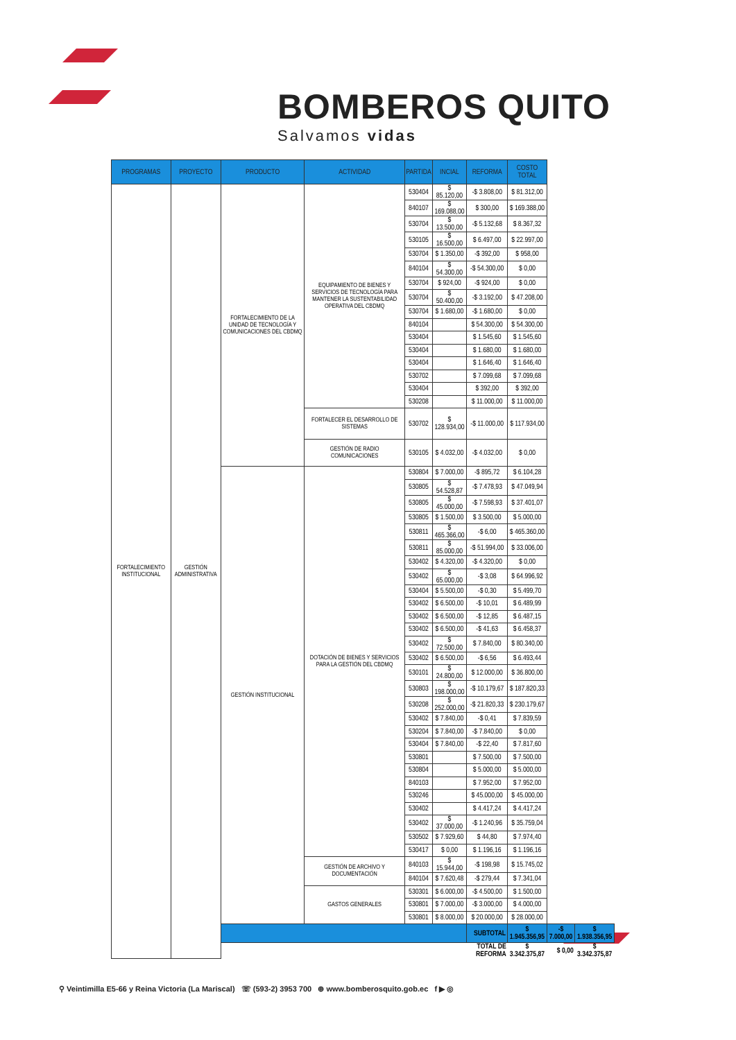BOMBEROS QUITO
Salvamos vidas
| PROGRAMAS | PROYECTO | PRODUCTO | ACTIVIDAD | PARTIDA | INCIAL | REFORMA | COSTO TOTAL | | |
| --- | --- | --- | --- | --- | --- | --- | --- | --- | --- |
| FORTALECIMIENTO INSTITUCIONAL | GESTIÓN ADMINISTRATIVA | FORTALECIMIENTO DE LA UNIDAD DE TECNOLOGÍA Y COMUNICACIONES DEL CBDMQ | EQUIPAMIENTO DE BIENES Y SERVICIOS DE TECNOLOGÍA PARA MANTENER LA SUSTENTABILIDAD OPERATIVA DEL CBDMQ | 530404 | $ 85.120,00 | -$ 3.808,00 | $ 81.312,00 | | |
| | | | | 840107 | $ 169.088,00 | $ 300,00 | $ 169.388,00 | | |
| | | | | 530704 | $ 13.500,00 | -$ 5.132,68 | $ 8.367,32 | | |
| | | | | 530105 | $ 16.500,00 | $ 6.497,00 | $ 22.997,00 | | |
| | | | | 530704 | $ 1.350,00 | -$ 392,00 | $ 958,00 | | |
| | | | | 840104 | $ 54.300,00 | -$ 54.300,00 | $ 0,00 | | |
| | | | | 530704 | $ 924,00 | -$ 924,00 | $ 0,00 | | |
| | | | | 530704 | $ 50.400,00 | -$ 3.192,00 | $ 47.208,00 | | |
| | | | | 530704 | $ 1.680,00 | -$ 1.680,00 | $ 0,00 | | |
| | | | | 840104 | | $ 54.300,00 | $ 54.300,00 | | |
| | | | | 530404 | | $ 1.545,60 | $ 1.545,60 | | |
| | | | | 530404 | | $ 1.680,00 | $ 1.680,00 | | |
| | | | | 530404 | | $ 1.646,40 | $ 1.646,40 | | |
| | | | | 530702 | | $ 7.099,68 | $ 7.099,68 | | |
| | | | | 530404 | | $ 392,00 | $ 392,00 | | |
| | | | | 530208 | | $ 11.000,00 | $ 11.000,00 | | |
| | | | FORTALECER EL DESARROLLO DE SISTEMAS | 530702 | $ 128.934,00 | -$ 11.000,00 | $ 117.934,00 | | |
| | | | GESTIÓN DE RADIO COMUNICACIONES | 530105 | $ 4.032,00 | -$ 4.032,00 | $ 0,00 | | |
| | | GESTIÓN INSTITUCIONAL | DOTACIÓN DE BIENES Y SERVICIOS PARA LA GESTIÓN DEL CBDMQ | 530804 | $ 7.000,00 | -$ 895,72 | $ 6.104,28 | | |
| | | | | 530805 | $ 54.528,87 | -$ 7.478,93 | $ 47.049,94 | | |
| | | | | 530805 | $ 45.000,00 | -$ 7.598,93 | $ 37.401,07 | | |
| | | | | 530805 | $ 1.500,00 | $ 3.500,00 | $ 5.000,00 | | |
| | | | | 530811 | $ 465.366,00 | -$ 6,00 | $ 465.360,00 | | |
| | | | | 530811 | $ 85.000,00 | -$ 51.994,00 | $ 33.006,00 | | |
| | | | | 530402 | $ 4.320,00 | -$ 4.320,00 | $ 0,00 | | |
| | | | | 530402 | $ 65.000,00 | -$ 3,08 | $ 64.996,92 | | |
| | | | | 530404 | $ 5.500,00 | -$ 0,30 | $ 5.499,70 | | |
| | | | | 530402 | $ 6.500,00 | -$ 10,01 | $ 6.489,99 | | |
| | | | | 530402 | $ 6.500,00 | -$ 12,85 | $ 6.487,15 | | |
| | | | | 530402 | $ 6.500,00 | -$ 41,63 | $ 6.458,37 | | |
| | | | | 530402 | $ 72.500,00 | $ 7.840,00 | $ 80.340,00 | | |
| | | | | 530402 | $ 6.500,00 | -$ 6,56 | $ 6.493,44 | | |
| | | | | 530101 | $ 24.800,00 | $ 12.000,00 | $ 36.800,00 | | |
| | | | | 530803 | $ 198.000,00 | -$ 10.179,67 | $ 187.820,33 | | |
| | | | | 530208 | $ 252.000,00 | -$ 21.820,33 | $ 230.179,67 | | |
| | | | | 530402 | $ 7.840,00 | -$ 0,41 | $ 7.839,59 | | |
| | | | | 530204 | $ 7.840,00 | -$ 7.840,00 | $ 0,00 | | |
| | | | | 530404 | $ 7.840,00 | -$ 22,40 | $ 7.817,60 | | |
| | | | | 530801 | | $ 7.500,00 | $ 7.500,00 | | |
| | | | | 530804 | | $ 5.000,00 | $ 5.000,00 | | |
| | | | | 840103 | | $ 7.952,00 | $ 7.952,00 | | |
| | | | | 530246 | | $ 45.000,00 | $ 45.000,00 | | |
| | | | | 530402 | | $ 4.417,24 | $ 4.417,24 | | |
| | | | | 530402 | $ 37.000,00 | -$ 1.240,96 | $ 35.759,04 | | |
| | | | | 530502 | $ 7.929,60 | $ 44,80 | $ 7.974,40 | | |
| | | | | 530417 | $ 0,00 | $ 1.196,16 | $ 1.196,16 | | |
| | | | GESTIÓN DE ARCHIVO Y DOCUMENTACIÓN | 840103 | $ 15.944,00 | -$ 198,98 | $ 15.745,02 | | |
| | | | | 840104 | $ 7.620,48 | -$ 279,44 | $ 7.341,04 | | |
| | | | GASTOS GENERALES | 530301 | $ 6.000,00 | -$ 4.500,00 | $ 1.500,00 | | |
| | | | | 530801 | $ 7.000,00 | -$ 3.000,00 | $ 4.000,00 | | |
| | | | | 530801 | $ 8.000,00 | $ 20.000,00 | $ 28.000,00 | | |
| | | | | | | SUBTOTAL | $ 1.945.356,95 | -$ 7.000,00 | $ 1.938.356,95 |
| | | | | | | TOTAL DE REFORMA | $ 3.342.375,87 | $ 0,00 | $ 3.342.375,87 |
⚲ Veintimilla E5-66 y Reina Victoria (La Mariscal) ☏ (593-2) 3953 700 ⊕ www.bomberosquito.gob.ec f ▶ ◎